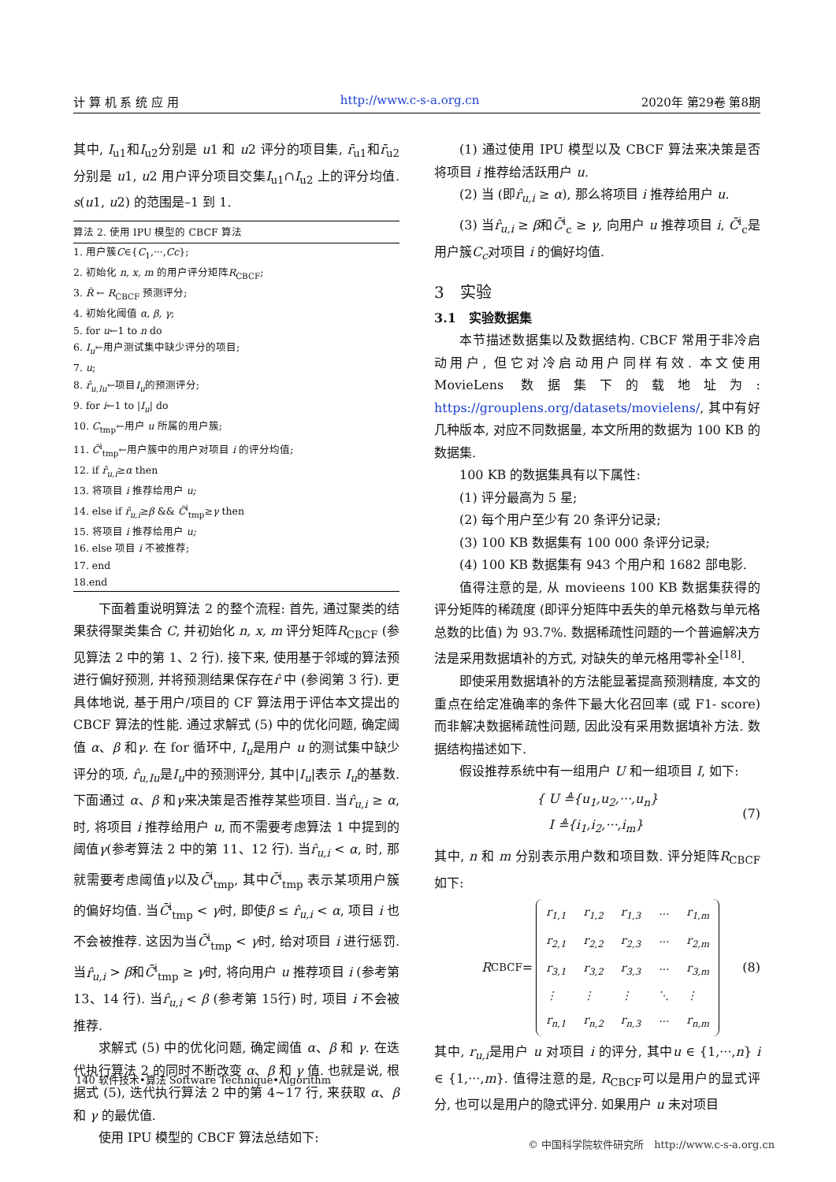计 算 机 系 统 应 用 http://www.c-s-a.org.cn 2020年 第29卷 第8期
其中, I<sub>u1</sub>和I<sub>u2</sub>分别是 u1 和 u2 评分的项目集, r̄<sub>u1</sub>和r̄<sub>u2</sub>分别是 u1, u2 用户评分项目交集I<sub>u1</sub>∩I<sub>u2</sub> 上的评分均值. s(u1, u2) 的范围是–1 到 1.
算法 2. 使用 IPU 模型的 CBCF 算法
1. 用户簇C∈{C<sub>1</sub>,···,Cc};
2. 初始化 n, x, m 的用户评分矩阵R<sub>CBCF</sub>;
3. R̂ ← R<sub>CBCF</sub> 预测评分;
4. 初始化阈值 α, β, γ;
5. for u←1 to n do
6. I<sub>u</sub>←用户测试集中缺少评分的项目;
7. u;
8. r̂<sub>u,Iu</sub>←项目I<sub>u</sub>的预测评分;
9. for i←1 to |I<sub>u</sub>| do
10. C<sub>tmp</sub>←用户 u 所属的用户簇;
11. C̄<sup>i</sup><sub>tmp</sub>←用户簇中的用户对项目 i 的评分均值;
12. if r̂<sub>u,i</sub>≥α then
13. 将项目 i 推荐给用户 u;
14. else if r̂<sub>u,i</sub>≥β && C̄<sup>i</sup><sub>tmp</sub>≥γ then
15. 将项目 i 推荐给用户 u;
16. else 项目 i 不被推荐;
17. end
18.end
下面着重说明算法 2 的整个流程: 首先, 通过聚类的结果获得聚类集合 C, 并初始化 n, x, m 评分矩阵R<sub>CBCF</sub> (参见算法 2 中的第 1、2 行). 接下来, 使用基于邻域的算法预进行偏好预测, 并将预测结果保存在r̂ 中 (参阅第 3 行). 更具体地说, 基于用户/项目的 CF 算法用于评估本文提出的 CBCF 算法的性能. 通过求解式 (5) 中的优化问题, 确定阈值 α、β 和γ. 在 for 循环中, I<sub>u</sub>是用户 u 的测试集中缺少评分的项, r̂<sub>u,Iu</sub>是I<sub>u</sub>中的预测评分, 其中|I<sub>u</sub>|表示 I<sub>u</sub>的基数. 下面通过 α、β 和γ来决策是否推荐某些项目. 当r̂<sub>u,i</sub> ≥ α, 时, 将项目 i 推荐给用户 u, 而不需要考虑算法 1 中提到的阈值γ(参考算法 2 中的第 11、12 行). 当r̂<sub>u,i</sub> < α, 时, 那就需要考虑阈值γ以及C̄<sup>i</sup><sub>tmp</sub>, 其中C̄<sup>i</sup><sub>tmp</sub> 表示某项用户簇的偏好均值. 当C̄<sup>i</sup><sub>tmp</sub> < γ时, 即使β ≤ r̂<sub>u,i</sub> < α, 项目 i 也不会被推荐. 这因为当C̄<sup>i</sup><sub>tmp</sub> < γ时, 给对项目 i 进行惩罚. 当r̂<sub>u,i</sub> > β和C̄<sup>i</sup><sub>tmp</sub> ≥ γ时, 将向用户 u 推荐项目 i (参考第 13、14 行). 当r̂<sub>u,i</sub> < β (参考第 15行) 时, 项目 i 不会被推荐.
求解式 (5) 中的优化问题, 确定阈值 α、β 和 γ. 在迭代执行算法 2 的同时不断改变 α、β 和 γ 值. 也就是说, 根据式 (5), 迭代执行算法 2 中的第 4~17 行, 来获取 α、β 和 γ 的最优值.
使用 IPU 模型的 CBCF 算法总结如下:
(1) 通过使用 IPU 模型以及 CBCF 算法来决策是否将项目 i 推荐给活跃用户 u.
(2) 当 (即r̂<sub>u,i</sub> ≥ α), 那么将项目 i 推荐给用户 u.
(3) 当r̂<sub>u,i</sub> ≥ β和C̄<sup>i</sup><sub>c</sub> ≥ γ, 向用户 u 推荐项目 i, C̄<sup>i</sup><sub>c</sub>是用户簇C<sub>c</sub>对项目 i 的偏好均值.
3　实验
3.1　实验数据集
本节描述数据集以及数据结构. CBCF 常用于非冷启动用户, 但它对冷启动用户同样有效. 本文使用 MovieLens 数据集下的载地址为: https://grouplens.org/datasets/movielens/, 其中有好几种版本, 对应不同数据量, 本文所用的数据为 100 KB 的数据集.
100 KB 的数据集具有以下属性:
(1) 评分最高为 5 星;
(2) 每个用户至少有 20 条评分记录;
(3) 100 KB 数据集有 100 000 条评分记录;
(4) 100 KB 数据集有 943 个用户和 1682 部电影.
值得注意的是, 从 movieens 100 KB 数据集获得的评分矩阵的稀疏度 (即评分矩阵中丢失的单元格数与单元格总数的比值) 为 93.7%. 数据稀疏性问题的一个普遍解决方法是采用数据填补的方式, 对缺失的单元格用零补全<sup>[18]</sup>.
即使采用数据填补的方法能显著提高预测精度, 本文的重点在给定准确率的条件下最大化召回率 (或 F1- score) 而非解决数据稀疏性问题, 因此没有采用数据填补方法. 数据结构描述如下.
假设推荐系统中有一组用户 U 和一组项目 I, 如下:
{ U ≜{u<sub>1</sub>,u<sub>2</sub>,···,u<sub>n</sub>}
I ≜{i<sub>1</sub>,i<sub>2</sub>,···,i<sub>m</sub>}
(7)
其中, n 和 m 分别表示用户数和项目数. 评分矩阵R<sub>CBCF</sub>如下:
R<sub>CBCF</sub> =
| r<sub>1,1</sub> | r<sub>1,2</sub> | r<sub>1,3</sub> | ··· | r<sub>1,m</sub> |
| r<sub>2,1</sub> | r<sub>2,2</sub> | r<sub>2,3</sub> | ··· | r<sub>2,m</sub> |
| r<sub>3,1</sub> | r<sub>3,2</sub> | r<sub>3,3</sub> | ··· | r<sub>3,m</sub> |
| ⋮ | ⋮ | ⋮ | ⋱ | ⋮ |
| r<sub>n,1</sub> | r<sub>n,2</sub> | r<sub>n,3</sub> | ··· | r<sub>n,m</sub> |
(8)
其中, r<sub>u,i</sub>是用户 u 对项目 i 的评分, 其中u ∈ {1,···,n} i ∈ {1,···,m}. 值得注意的是, R<sub>CBCF</sub>可以是用户的显式评分, 也可以是用户的隐式评分. 如果用户 u 未对项目
140 软件技术•算法 Software Technique•Algorithm
© 中国科学院软件研究所　http://www.c-s-a.org.cn